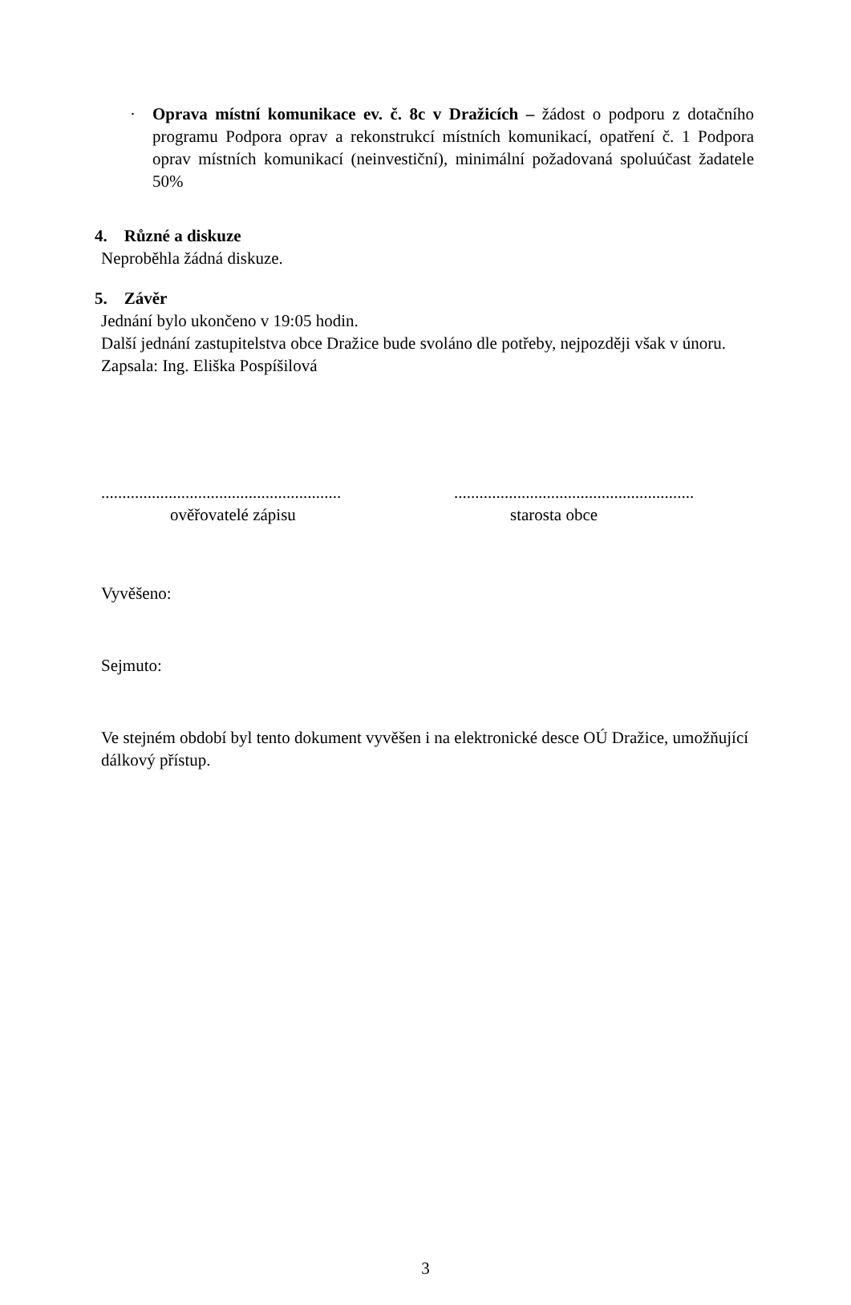· Oprava místní komunikace ev. č. 8c v Dražicích – žádost o podporu z dotačního programu Podpora oprav a rekonstrukcí místních komunikací, opatření č. 1 Podpora oprav místních komunikací (neinvestiční), minimální požadovaná spoluúčast žadatele 50%
4. Různé a diskuze
Neproběhla žádná diskuze.
5. Závěr
Jednání bylo ukončeno v 19:05 hodin.
Další jednání zastupitelstva obce Dražice bude svoláno dle potřeby, nejpozději však v únoru.
Zapsala: Ing. Eliška Pospíšilová
.........................................................
ověřovatelé zápisu
.........................................................
starosta obce
Vyvěšeno:
Sejmuto:
Ve stejném období byl tento dokument vyvěšen i na elektronické desce OÚ Dražice, umožňující dálkový přístup.
3